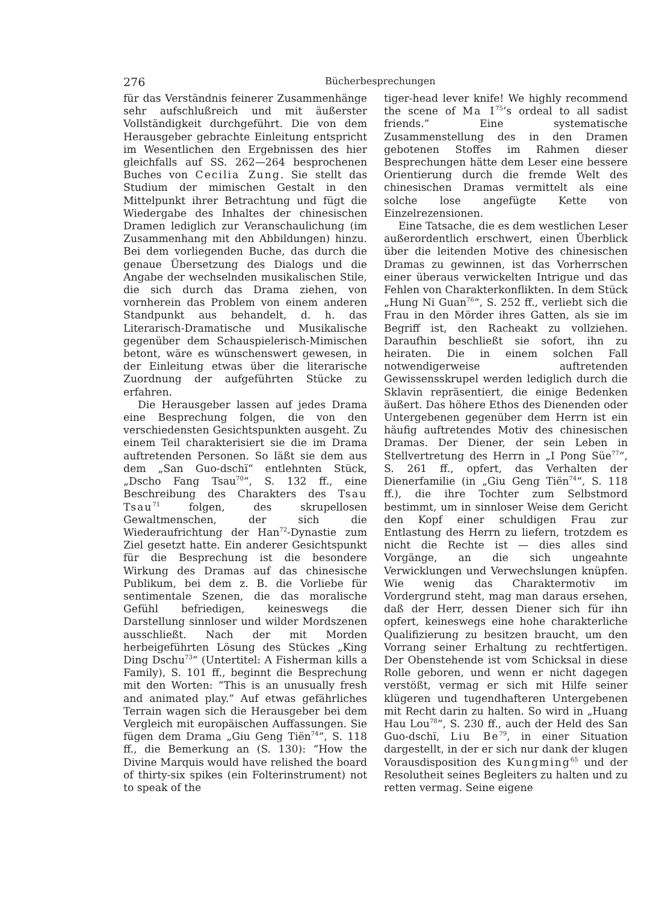276 Bücherbesprechungen
für das Verständnis feinerer Zusammenhänge sehr aufschlußreich und mit äußerster Vollständigkeit durchgeführt. Die von dem Herausgeber gebrachte Einleitung entspricht im Wesentlichen den Ergebnissen des hier gleichfalls auf SS. 262—264 besprochenen Buches von Cecilia Zung. Sie stellt das Studium der mimischen Gestalt in den Mittelpunkt ihrer Betrachtung und fügt die Wiedergabe des Inhaltes der chinesischen Dramen lediglich zur Veranschaulichung (im Zusammenhang mit den Abbildungen) hinzu. Bei dem vorliegenden Buche, das durch die genaue Übersetzung des Dialogs und die Angabe der wechselnden musikalischen Stile, die sich durch das Drama ziehen, von vornherein das Problem von einem anderen Standpunkt aus behandelt, d. h. das Literarisch-Dramatische und Musikalische gegenüber dem Schauspielerisch-Mimischen betont, wäre es wünschenswert gewesen, in der Einleitung etwas über die literarische Zuordnung der aufgeführten Stücke zu erfahren.
Die Herausgeber lassen auf jedes Drama eine Besprechung folgen, die von den verschiedensten Gesichtspunkten ausgeht. Zu einem Teil charakterisiert sie die im Drama auftretenden Personen. So läßt sie dem aus dem „San Guo-dschï“ entlehnten Stück, „Dscho Fang Tsau<sup>70</sup>“, S. 132 ff., eine Beschreibung des Charakters des Tsau Tsau<sup>71</sup> folgen, des skrupellosen Gewaltmenschen, der sich die Wiederaufrichtung der Han<sup>72</sup>-Dynastie zum Ziel gesetzt hatte. Ein anderer Gesichtspunkt für die Besprechung ist die besondere Wirkung des Dramas auf das chinesische Publikum, bei dem z. B. die Vorliebe für sentimentale Szenen, die das moralische Gefühl befriedigen, keineswegs die Darstellung sinnloser und wilder Mordszenen ausschließt. Nach der mit Morden herbeigeführten Lösung des Stückes „King Ding Dschu<sup>73</sup>“ (Untertitel: A Fisherman kills a Family), S. 101 ff., beginnt die Besprechung mit den Worten: “This is an unusually fresh and animated play.” Auf etwas gefährliches Terrain wagen sich die Herausgeber bei dem Vergleich mit europäischen Auffassungen. Sie fügen dem Drama „Giu Geng Tiën<sup>74</sup>“, S. 118 ff., die Bemerkung an (S. 130): “How the Divine Marquis would have relished the board of thirty-six spikes (ein Folterinstrument) not to speak of the
tiger-head lever knife! We highly recommend the scene of Ma I<sup>75</sup>’s ordeal to all sadist friends.” Eine systematische Zusammenstellung des in den Dramen gebotenen Stoffes im Rahmen dieser Besprechungen hätte dem Leser eine bessere Orientierung durch die fremde Welt des chinesischen Dramas vermittelt als eine solche lose angefügte Kette von Einzelrezensionen.
Eine Tatsache, die es dem westlichen Leser außerordentlich erschwert, einen Überblick über die leitenden Motive des chinesischen Dramas zu gewinnen, ist das Vorherrschen einer überaus verwickelten Intrigue und das Fehlen von Charakterkonflikten. In dem Stück „Hung Ni Guan<sup>76</sup>“, S. 252 ff., verliebt sich die Frau in den Mörder ihres Gatten, als sie im Begriff ist, den Racheakt zu vollziehen. Daraufhin beschließt sie sofort, ihn zu heiraten. Die in einem solchen Fall notwendigerweise auftretenden Gewissensskrupel werden lediglich durch die Sklavin repräsentiert, die einige Bedenken äußert. Das höhere Ethos des Dienenden oder Untergebenen gegenüber dem Herrn ist ein häufig auftretendes Motiv des chinesischen Dramas. Der Diener, der sein Leben in Stellvertretung des Herrn in „I Pong Süe<sup>77</sup>“, S. 261 ff., opfert, das Verhalten der Dienerfamilie (in „Giu Geng Tiën<sup>74</sup>“, S. 118 ff.), die ihre Tochter zum Selbstmord bestimmt, um in sinnloser Weise dem Gericht den Kopf einer schuldigen Frau zur Entlastung des Herrn zu liefern, trotzdem es nicht die Rechte ist — dies alles sind Vorgänge, an die sich ungeahnte Verwicklungen und Verwechslungen knüpfen. Wie wenig das Charaktermotiv im Vordergrund steht, mag man daraus ersehen, daß der Herr, dessen Diener sich für ihn opfert, keineswegs eine hohe charakterliche Qualifizierung zu besitzen braucht, um den Vorrang seiner Erhaltung zu rechtfertigen. Der Obenstehende ist vom Schicksal in diese Rolle geboren, und wenn er nicht dagegen verstößt, vermag er sich mit Hilfe seiner klügeren und tugendhafteren Untergebenen mit Recht darin zu halten. So wird in „Huang Hau Lou<sup>78</sup>“, S. 230 ff., auch der Held des San Guo-dschï, Liu Be<sup>79</sup>, in einer Situation dargestellt, in der er sich nur dank der klugen Vorausdisposition des Kungming<sup>65</sup> und der Resolutheit seines Begleiters zu halten und zu retten vermag. Seine eigene